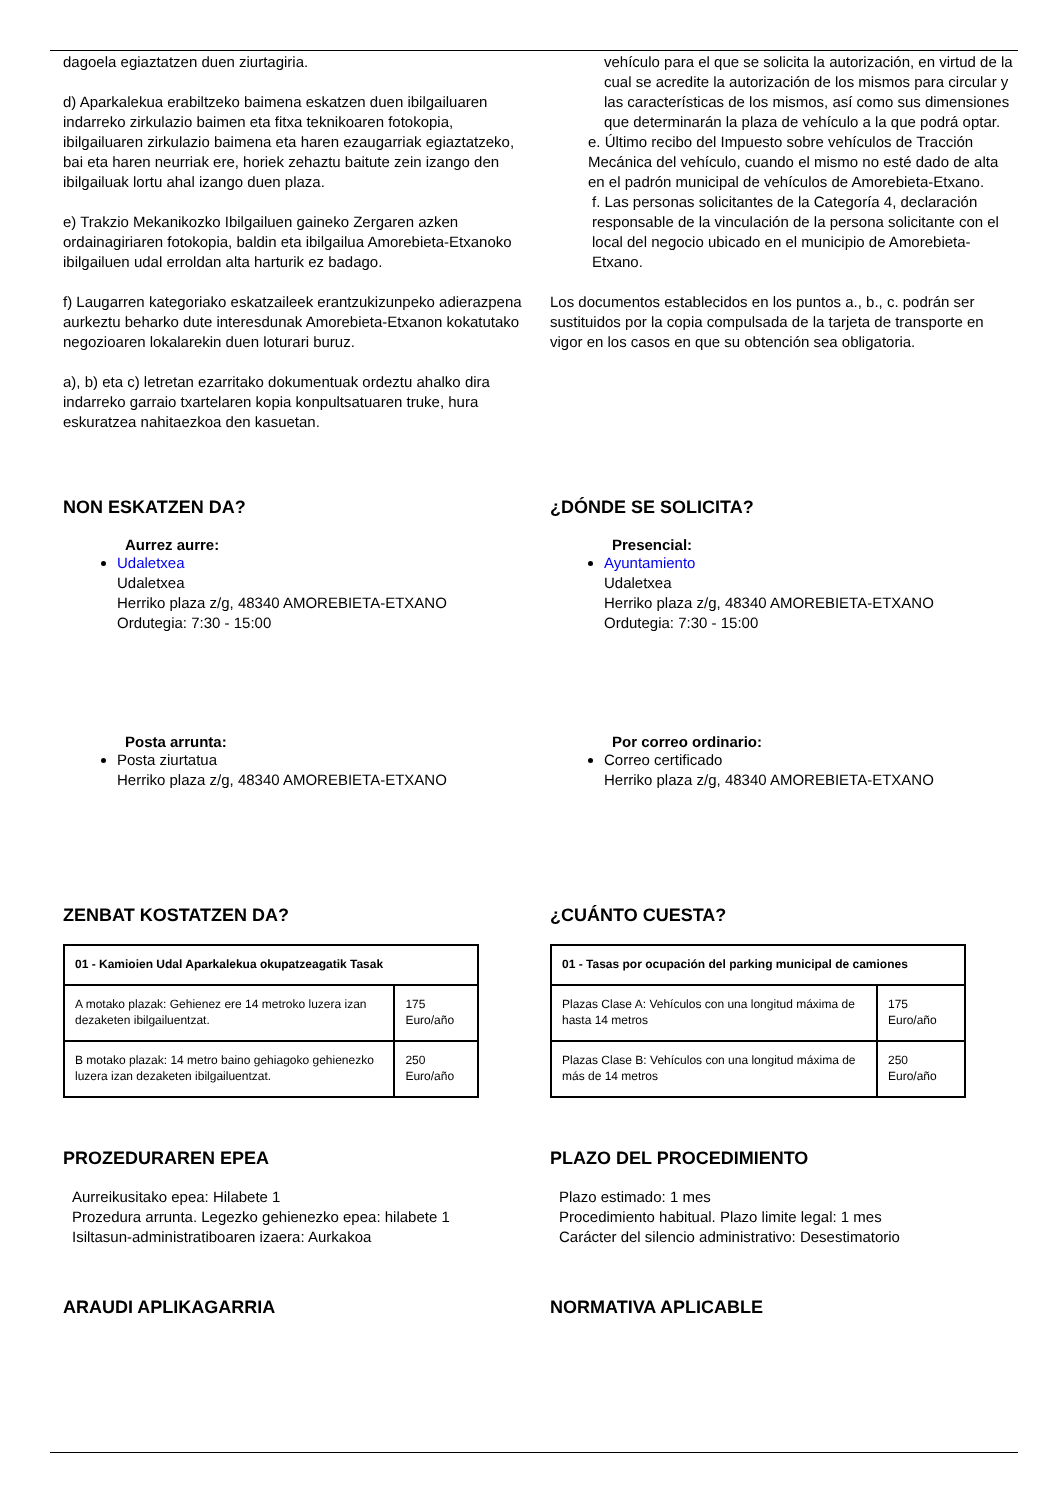dagoela egiaztatzen duen ziurtagiria.
d) Aparkalekua erabiltzeko baimena eskatzen duen ibilgailuaren indarreko zirkulazio baimen eta fitxa teknikoaren fotokopia, ibilgailuaren zirkulazio baimena eta haren ezaugarriak egiaztatzeko, bai eta haren neurriak ere, horiek zehaztu baitute zein izango den ibilgailuak lortu ahal izango duen plaza.
e) Trakzio Mekanikozko Ibilgailuen gaineko Zergaren azken ordainagiriaren fotokopia, baldin eta ibilgailua Amorebieta-Etxanoko ibilgailuen udal erroldan alta harturik ez badago.
f) Laugarren kategoriako eskatzaileek erantzukizunpeko adierazpena aurkeztu beharko dute interesdunak Amorebieta-Etxanon kokatutako negozioaren lokalarekin duen loturari buruz.
a), b) eta c) letretan ezarritako dokumentuak ordeztu ahalko dira indarreko garraio txartelaren kopia konpultsatuaren truke, hura eskuratzea nahitaezkoa den kasuetan.
vehículo para el que se solicita la autorización, en virtud de la cual se acredite la autorización de los mismos para circular y las características de los mismos, así como sus dimensiones que determinarán la plaza de vehículo a la que podrá optar.
e. Último recibo del Impuesto sobre vehículos de Tracción Mecánica del vehículo, cuando el mismo no esté dado de alta en el padrón municipal de vehículos de Amorebieta-Etxano.
f. Las personas solicitantes de la Categoría 4, declaración responsable de la vinculación de la persona solicitante con el local del negocio ubicado en el municipio de Amorebieta-Etxano.
Los documentos establecidos en los puntos a., b., c. podrán ser sustituidos por la copia compulsada de la tarjeta de transporte en vigor en los casos en que su obtención sea obligatoria.
NON ESKATZEN DA?
Aurrez aurre:
Udaletxea
Udaletxea
Herriko plaza z/g, 48340 AMOREBIETA-ETXANO
Ordutegia: 7:30 - 15:00
Posta arrunta:
Posta ziurtatua
Herriko plaza z/g, 48340 AMOREBIETA-ETXANO
¿DÓNDE SE SOLICITA?
Presencial:
Ayuntamiento
Udaletxea
Herriko plaza z/g, 48340 AMOREBIETA-ETXANO
Ordutegia: 7:30 - 15:00
Por correo ordinario:
Correo certificado
Herriko plaza z/g, 48340 AMOREBIETA-ETXANO
ZENBAT KOSTATZEN DA?
| 01 - Kamioien Udal Aparkalekua okupatzeagatik Tasak | |
| A motako plazak: Gehienez ere 14 metroko luzera izan dezaketen ibilgailuentzat. | 175 Euro/año |
| B motako plazak: 14 metro baino gehiagoko gehienezko luzera izan dezaketen ibilgailuentzat. | 250 Euro/año |
¿CUÁNTO CUESTA?
| 01 - Tasas por ocupación del parking municipal de camiones | |
| Plazas Clase A: Vehículos con una longitud máxima de hasta 14 metros | 175 Euro/año |
| Plazas Clase B: Vehículos con una longitud máxima de más de 14 metros | 250 Euro/año |
PROZEDURAREN EPEA
Aurreikusitako epea: Hilabete 1
Prozedura arrunta. Legezko gehienezko epea: hilabete 1
Isiltasun-administratiboaren izaera: Aurkakoa
PLAZO DEL PROCEDIMIENTO
Plazo estimado: 1 mes
Procedimiento habitual. Plazo limite legal: 1 mes
Carácter del silencio administrativo: Desestimatorio
ARAUDI APLIKAGARRIA NORMATIVA APLICABLE